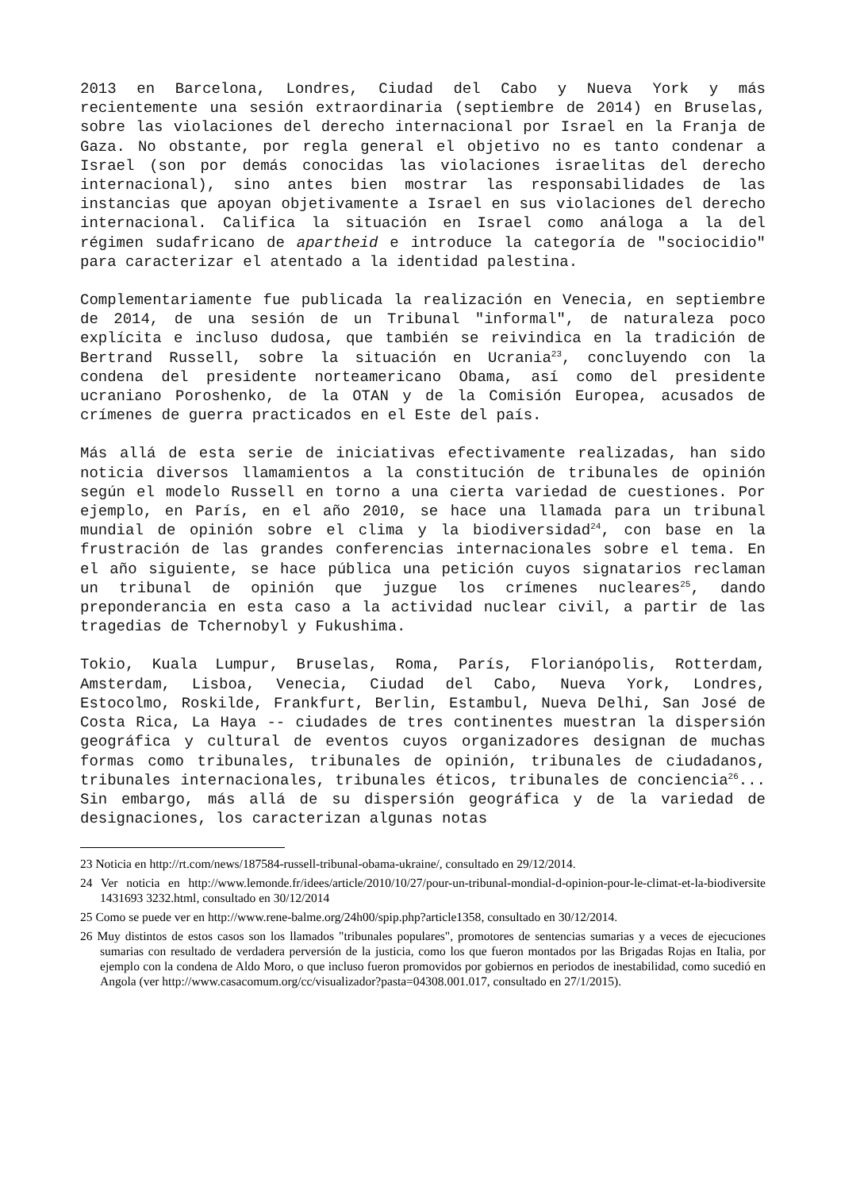2013 en Barcelona, Londres, Ciudad del Cabo y Nueva York y más recientemente una sesión extraordinaria (septiembre de 2014) en Bruselas, sobre las violaciones del derecho internacional por Israel en la Franja de Gaza. No obstante, por regla general el objetivo no es tanto condenar a Israel (son por demás conocidas las violaciones israelitas del derecho internacional), sino antes bien mostrar las responsabilidades de las instancias que apoyan objetivamente a Israel en sus violaciones del derecho internacional. Califica la situación en Israel como análoga a la del régimen sudafricano de apartheid e introduce la categoría de "sociocidio" para caracterizar el atentado a la identidad palestina.
Complementariamente fue publicada la realización en Venecia, en septiembre de 2014, de una sesión de un Tribunal "informal", de naturaleza poco explícita e incluso dudosa, que también se reivindica en la tradición de Bertrand Russell, sobre la situación en Ucrania<sup>23</sup>, concluyendo con la condena del presidente norteamericano Obama, así como del presidente ucraniano Poroshenko, de la OTAN y de la Comisión Europea, acusados de crímenes de guerra practicados en el Este del país.
Más allá de esta serie de iniciativas efectivamente realizadas, han sido noticia diversos llamamientos a la constitución de tribunales de opinión según el modelo Russell en torno a una cierta variedad de cuestiones. Por ejemplo, en París, en el año 2010, se hace una llamada para un tribunal mundial de opinión sobre el clima y la biodiversidad<sup>24</sup>, con base en la frustración de las grandes conferencias internacionales sobre el tema. En el año siguiente, se hace pública una petición cuyos signatarios reclaman un tribunal de opinión que juzgue los crímenes nucleares<sup>25</sup>, dando preponderancia en esta caso a la actividad nuclear civil, a partir de las tragedias de Tchernobyl y Fukushima.
Tokio, Kuala Lumpur, Bruselas, Roma, París, Florianópolis, Rotterdam, Amsterdam, Lisboa, Venecia, Ciudad del Cabo, Nueva York, Londres, Estocolmo, Roskilde, Frankfurt, Berlin, Estambul, Nueva Delhi, San José de Costa Rica, La Haya -- ciudades de tres continentes muestran la dispersión geográfica y cultural de eventos cuyos organizadores designan de muchas formas como tribunales, tribunales de opinión, tribunales de ciudadanos, tribunales internacionales, tribunales éticos, tribunales de conciencia<sup>26</sup>... Sin embargo, más allá de su dispersión geográfica y de la variedad de designaciones, los caracterizan algunas notas
23 Noticia en http://rt.com/news/187584-russell-tribunal-obama-ukraine/, consultado en 29/12/2014.
24 Ver noticia en http://www.lemonde.fr/idees/article/2010/10/27/pour-un-tribunal-mondial-d-opinion-pour-le-climat-et-la-biodiversite 1431693 3232.html, consultado en 30/12/2014
25 Como se puede ver en http://www.rene-balme.org/24h00/spip.php?article1358, consultado en 30/12/2014.
26 Muy distintos de estos casos son los llamados "tribunales populares", promotores de sentencias sumarias y a veces de ejecuciones sumarias con resultado de verdadera perversión de la justicia, como los que fueron montados por las Brigadas Rojas en Italia, por ejemplo con la condena de Aldo Moro, o que incluso fueron promovidos por gobiernos en periodos de inestabilidad, como sucedió en Angola (ver http://www.casacomum.org/cc/visualizador?pasta=04308.001.017, consultado en 27/1/2015).